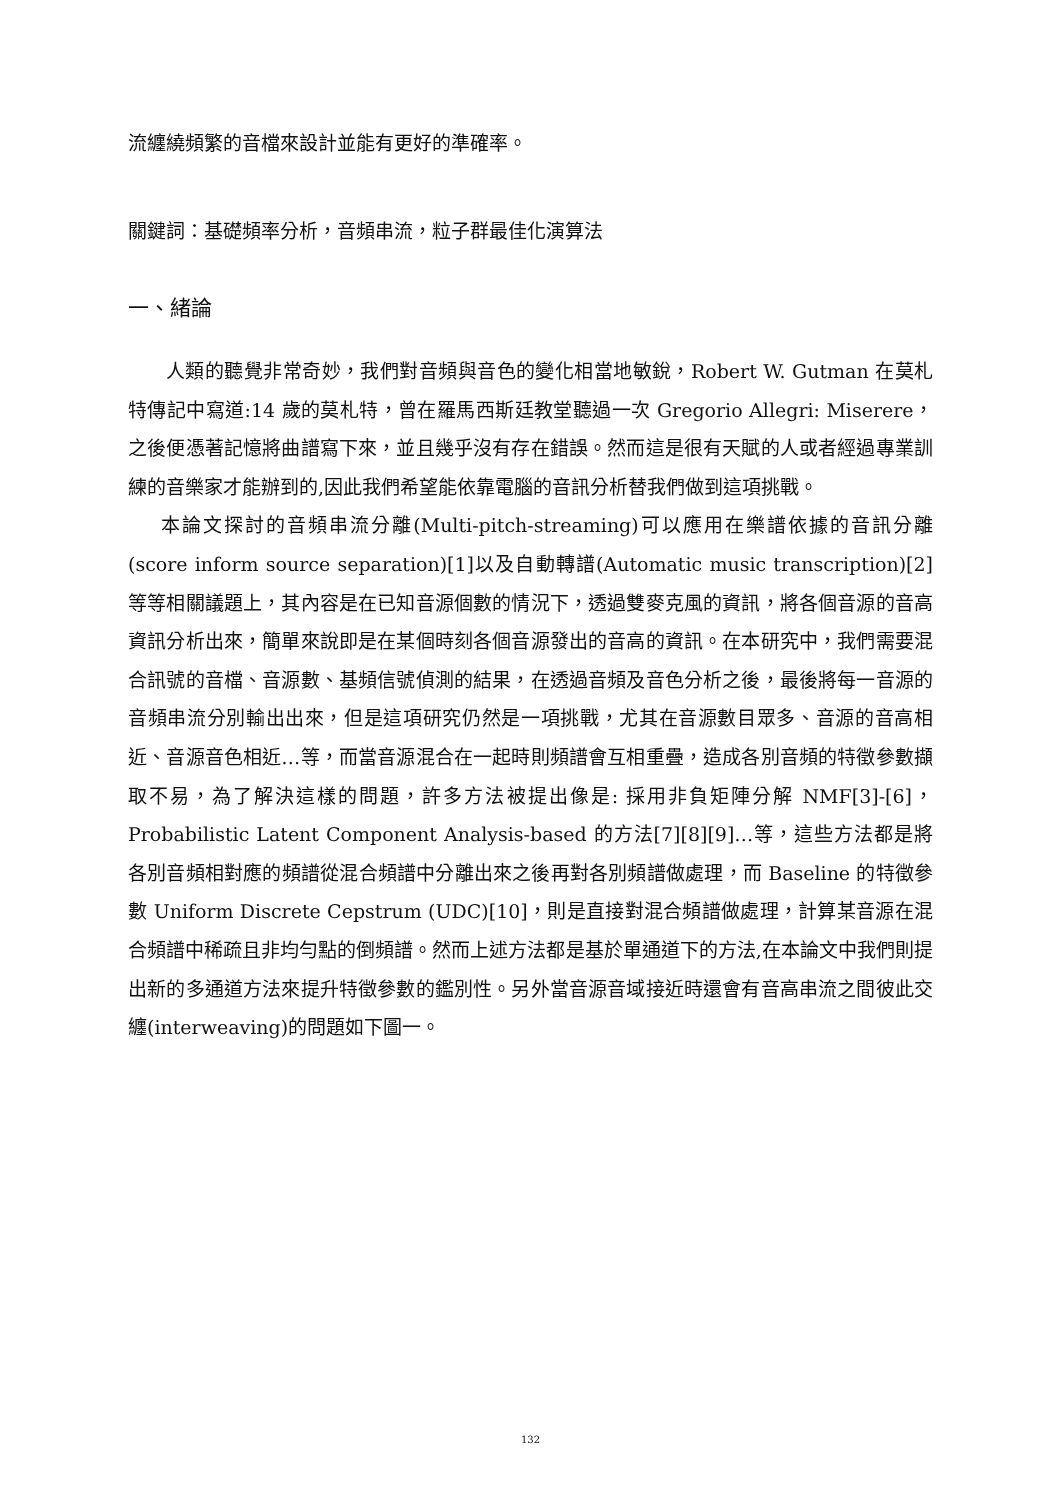流纏繞頻繁的音檔來設計並能有更好的準確率。
關鍵詞：基礎頻率分析，音頻串流，粒子群最佳化演算法
一、緒論
人類的聽覺非常奇妙，我們對音頻與音色的變化相當地敏銳，Robert W. Gutman 在莫札特傳記中寫道:14 歲的莫札特，曾在羅馬西斯廷教堂聽過一次 Gregorio Allegri: Miserere，之後便憑著記憶將曲譜寫下來，並且幾乎沒有存在錯誤。然而這是很有天賦的人或者經過專業訓練的音樂家才能辦到的,因此我們希望能依靠電腦的音訊分析替我們做到這項挑戰。
本論文探討的音頻串流分離(Multi-pitch-streaming)可以應用在樂譜依據的音訊分離(score inform source separation)[1]以及自動轉譜(Automatic music transcription)[2]等等相關議題上，其內容是在已知音源個數的情況下，透過雙麥克風的資訊，將各個音源的音高資訊分析出來，簡單來說即是在某個時刻各個音源發出的音高的資訊。在本研究中，我們需要混合訊號的音檔、音源數、基頻信號偵測的結果，在透過音頻及音色分析之後，最後將每一音源的音頻串流分別輸出出來，但是這項研究仍然是一項挑戰，尤其在音源數目眾多、音源的音高相近、音源音色相近…等，而當音源混合在一起時則頻譜會互相重疊，造成各別音頻的特徵參數擷取不易，為了解決這樣的問題，許多方法被提出像是: 採用非負矩陣分解 NMF[3]-[6]，Probabilistic Latent Component Analysis-based 的方法[7][8][9]…等，這些方法都是將各別音頻相對應的頻譜從混合頻譜中分離出來之後再對各別頻譜做處理，而 Baseline 的特徵參數 Uniform Discrete Cepstrum (UDC)[10]，則是直接對混合頻譜做處理，計算某音源在混合頻譜中稀疏且非均勻點的倒頻譜。然而上述方法都是基於單通道下的方法,在本論文中我們則提出新的多通道方法來提升特徵參數的鑑別性。另外當音源音域接近時還會有音高串流之間彼此交纏(interweaving)的問題如下圖一。
132